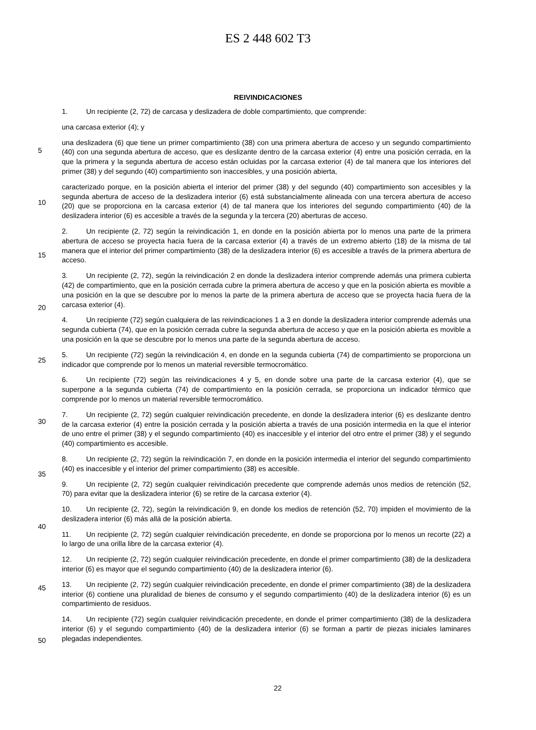ES 2 448 602 T3
REIVINDICACIONES
1. Un recipiente (2, 72) de carcasa y deslizadera de doble compartimiento, que comprende:
una carcasa exterior (4); y
una deslizadera (6) que tiene un primer compartimiento (38) con una primera abertura de acceso y un segundo compartimiento (40) con una segunda abertura de acceso, que es deslizante dentro de la carcasa exterior (4) entre una posición cerrada, en la que la primera y la segunda abertura de acceso están ocluidas por la carcasa exterior (4) de tal manera que los interiores del primer (38) y del segundo (40) compartimiento son inaccesibles, y una posición abierta,
caracterizado porque, en la posición abierta el interior del primer (38) y del segundo (40) compartimiento son accesibles y la segunda abertura de acceso de la deslizadera interior (6) está substancialmente alineada con una tercera abertura de acceso (20) que se proporciona en la carcasa exterior (4) de tal manera que los interiores del segundo compartimiento (40) de la deslizadera interior (6) es accesible a través de la segunda y la tercera (20) aberturas de acceso.
2. Un recipiente (2, 72) según la reivindicación 1, en donde en la posición abierta por lo menos una parte de la primera abertura de acceso se proyecta hacia fuera de la carcasa exterior (4) a través de un extremo abierto (18) de la misma de tal manera que el interior del primer compartimiento (38) de la deslizadera interior (6) es accesible a través de la primera abertura de acceso.
3. Un recipiente (2, 72), según la reivindicación 2 en donde la deslizadera interior comprende además una primera cubierta (42) de compartimiento, que en la posición cerrada cubre la primera abertura de acceso y que en la posición abierta es movible a una posición en la que se descubre por lo menos la parte de la primera abertura de acceso que se proyecta hacia fuera de la carcasa exterior (4).
4. Un recipiente (72) según cualquiera de las reivindicaciones 1 a 3 en donde la deslizadera interior comprende además una segunda cubierta (74), que en la posición cerrada cubre la segunda abertura de acceso y que en la posición abierta es movible a una posición en la que se descubre por lo menos una parte de la segunda abertura de acceso.
5. Un recipiente (72) según la reivindicación 4, en donde en la segunda cubierta (74) de compartimiento se proporciona un indicador que comprende por lo menos un material reversible termocromático.
6. Un recipiente (72) según las reivindicaciones 4 y 5, en donde sobre una parte de la carcasa exterior (4), que se superpone a la segunda cubierta (74) de compartimiento en la posición cerrada, se proporciona un indicador térmico que comprende por lo menos un material reversible termocromático.
7. Un recipiente (2, 72) según cualquier reivindicación precedente, en donde la deslizadera interior (6) es deslizante dentro de la carcasa exterior (4) entre la posición cerrada y la posición abierta a través de una posición intermedia en la que el interior de uno entre el primer (38) y el segundo compartimiento (40) es inaccesible y el interior del otro entre el primer (38) y el segundo (40) compartimiento es accesible.
8. Un recipiente (2, 72) según la reivindicación 7, en donde en la posición intermedia el interior del segundo compartimiento (40) es inaccesible y el interior del primer compartimiento (38) es accesible.
9. Un recipiente (2, 72) según cualquier reivindicación precedente que comprende además unos medios de retención (52, 70) para evitar que la deslizadera interior (6) se retire de la carcasa exterior (4).
10. Un recipiente (2, 72), según la reivindicación 9, en donde los medios de retención (52, 70) impiden el movimiento de la deslizadera interior (6) más allá de la posición abierta.
11. Un recipiente (2, 72) según cualquier reivindicación precedente, en donde se proporciona por lo menos un recorte (22) a lo largo de una orilla libre de la carcasa exterior (4).
12. Un recipiente (2, 72) según cualquier reivindicación precedente, en donde el primer compartimiento (38) de la deslizadera interior (6) es mayor que el segundo compartimiento (40) de la deslizadera interior (6).
13. Un recipiente (2, 72) según cualquier reivindicación precedente, en donde el primer compartimiento (38) de la deslizadera interior (6) contiene una pluralidad de bienes de consumo y el segundo compartimiento (40) de la deslizadera interior (6) es un compartimiento de residuos.
14. Un recipiente (72) según cualquier reivindicación precedente, en donde el primer compartimiento (38) de la deslizadera interior (6) y el segundo compartimiento (40) de la deslizadera interior (6) se forman a partir de piezas iniciales laminares plegadas independientes.
5
10
15
20
25
30
35
40
45
50
22